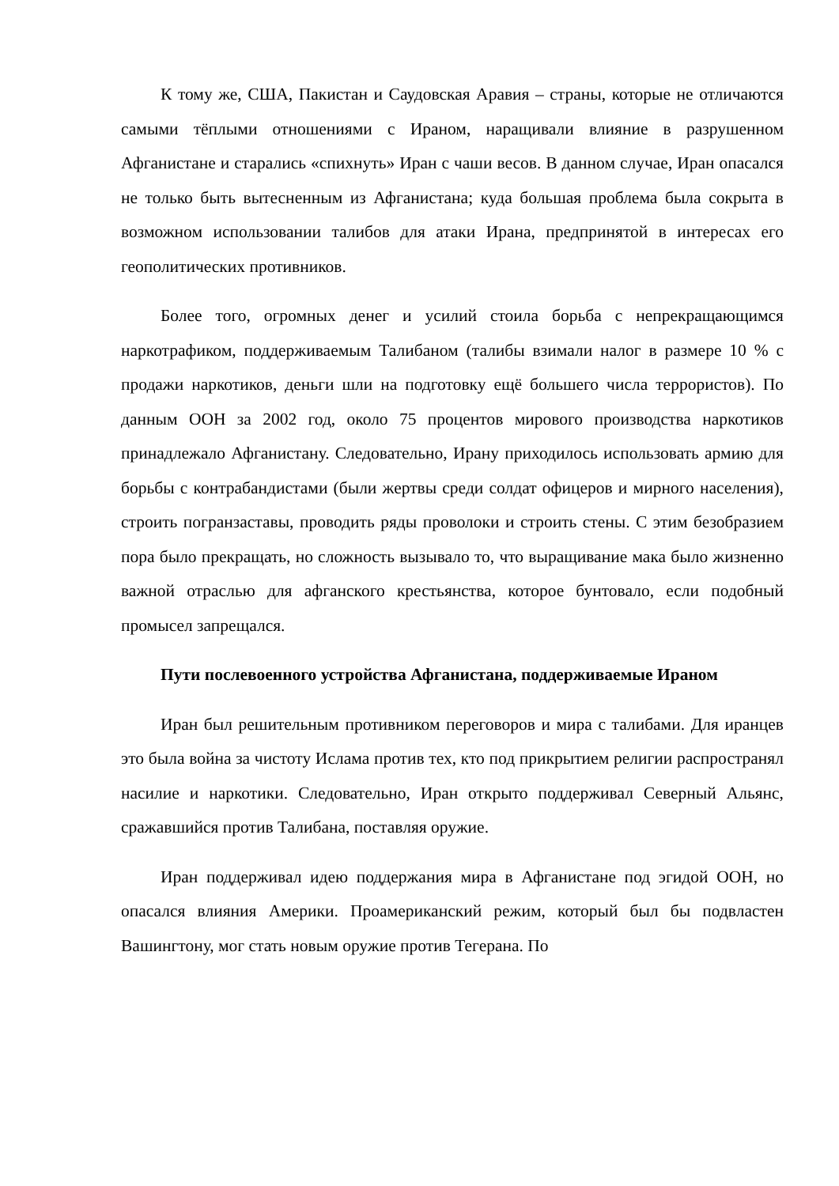К тому же, США, Пакистан и Саудовская Аравия – страны, которые не отличаются самыми тёплыми отношениями с Ираном, наращивали влияние в разрушенном Афганистане и старались «спихнуть» Иран с чаши весов. В данном случае, Иран опасался не только быть вытесненным из Афганистана; куда большая проблема была сокрыта в возможном использовании талибов для атаки Ирана, предпринятой в интересах его геополитических противников.
Более того, огромных денег и усилий стоила борьба с непрекращающимся наркотрафиком, поддерживаемым Талибаном (талибы взимали налог в размере 10 % с продажи наркотиков, деньги шли на подготовку ещё большего числа террористов). По данным ООН за 2002 год, около 75 процентов мирового производства наркотиков принадлежало Афганистану. Следовательно, Ирану приходилось использовать армию для борьбы с контрабандистами (были жертвы среди солдат офицеров и мирного населения), строить погранзаставы, проводить ряды проволоки и строить стены. С этим безобразием пора было прекращать, но сложность вызывало то, что выращивание мака было жизненно важной отраслью для афганского крестьянства, которое бунтовало, если подобный промысел запрещался.
Пути послевоенного устройства Афганистана, поддерживаемые Ираном
Иран был решительным противником переговоров и мира с талибами. Для иранцев это была война за чистоту Ислама против тех, кто под прикрытием религии распространял насилие и наркотики. Следовательно, Иран открыто поддерживал Северный Альянс, сражавшийся против Талибана, поставляя оружие.
Иран поддерживал идею поддержания мира в Афганистане под эгидой ООН, но опасался влияния Америки. Проамериканский режим, который был бы подвластен Вашингтону, мог стать новым оружие против Тегерана. По